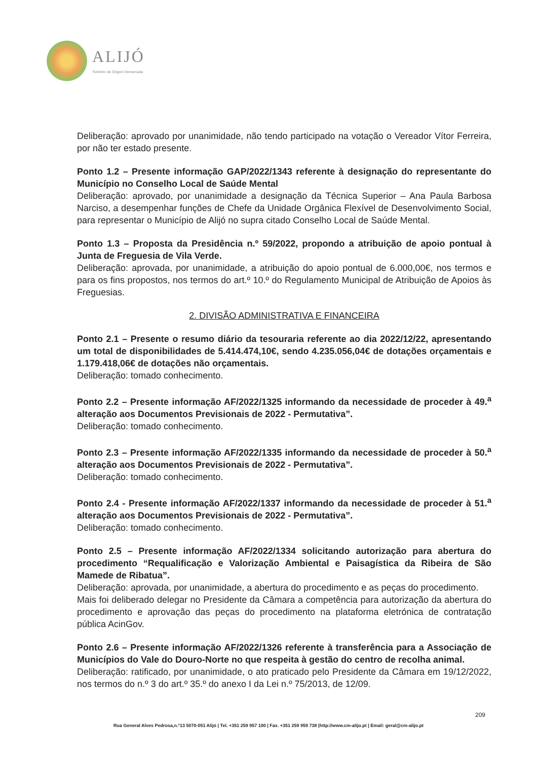ALIJÓ
Território de Origem Demarcada
Deliberação: aprovado por unanimidade, não tendo participado na votação o Vereador Vítor Ferreira, por não ter estado presente.
Ponto 1.2 – Presente informação GAP/2022/1343 referente à designação do representante do Município no Conselho Local de Saúde Mental
Deliberação: aprovado, por unanimidade a designação da Técnica Superior – Ana Paula Barbosa Narciso, a desempenhar funções de Chefe da Unidade Orgânica Flexível de Desenvolvimento Social, para representar o Município de Alijó no supra citado Conselho Local de Saúde Mental.
Ponto 1.3 – Proposta da Presidência n.º 59/2022, propondo a atribuição de apoio pontual à Junta de Freguesia de Vila Verde.
Deliberação: aprovada, por unanimidade, a atribuição do apoio pontual de 6.000,00€, nos termos e para os fins propostos, nos termos do art.º 10.º do Regulamento Municipal de Atribuição de Apoios às Freguesias.
2. DIVISÃO ADMINISTRATIVA E FINANCEIRA
Ponto 2.1 – Presente o resumo diário da tesouraria referente ao dia 2022/12/22, apresentando um total de disponibilidades de 5.414.474,10€, sendo 4.235.056,04€ de dotações orçamentais e 1.179.418,06€ de dotações não orçamentais.
Deliberação: tomado conhecimento.
Ponto 2.2 – Presente informação AF/2022/1325 informando da necessidade de proceder à 49.<sup>a</sup> alteração aos Documentos Previsionais de 2022 - Permutativa”.
Deliberação: tomado conhecimento.
Ponto 2.3 – Presente informação AF/2022/1335 informando da necessidade de proceder à 50.<sup>a</sup> alteração aos Documentos Previsionais de 2022 - Permutativa”.
Deliberação: tomado conhecimento.
Ponto 2.4 - Presente informação AF/2022/1337 informando da necessidade de proceder à 51.<sup>a</sup> alteração aos Documentos Previsionais de 2022 - Permutativa”.
Deliberação: tomado conhecimento.
Ponto 2.5 – Presente informação AF/2022/1334 solicitando autorização para abertura do procedimento “Requalificação e Valorização Ambiental e Paisagística da Ribeira de São Mamede de Ribatua”.
Deliberação: aprovada, por unanimidade, a abertura do procedimento e as peças do procedimento.
Mais foi deliberado delegar no Presidente da Câmara a competência para autorização da abertura do procedimento e aprovação das peças do procedimento na plataforma eletrónica de contratação pública AcinGov.
Ponto 2.6 – Presente informação AF/2022/1326 referente à transferência para a Associação de Municípios do Vale do Douro-Norte no que respeita à gestão do centro de recolha animal.
Deliberação: ratificado, por unanimidade, o ato praticado pelo Presidente da Câmara em 19/12/2022, nos termos do n.º 3 do art.º 35.º do anexo I da Lei n.º 75/2013, de 12/09.
209
Rua General Alves Pedrosa,n.º13 5070-051 Alijó | Tel. +351 259 957 100 | Fax. +351 259 959 738 |http://www.cm-alijo.pt | Email: geral@cm-alijo.pt